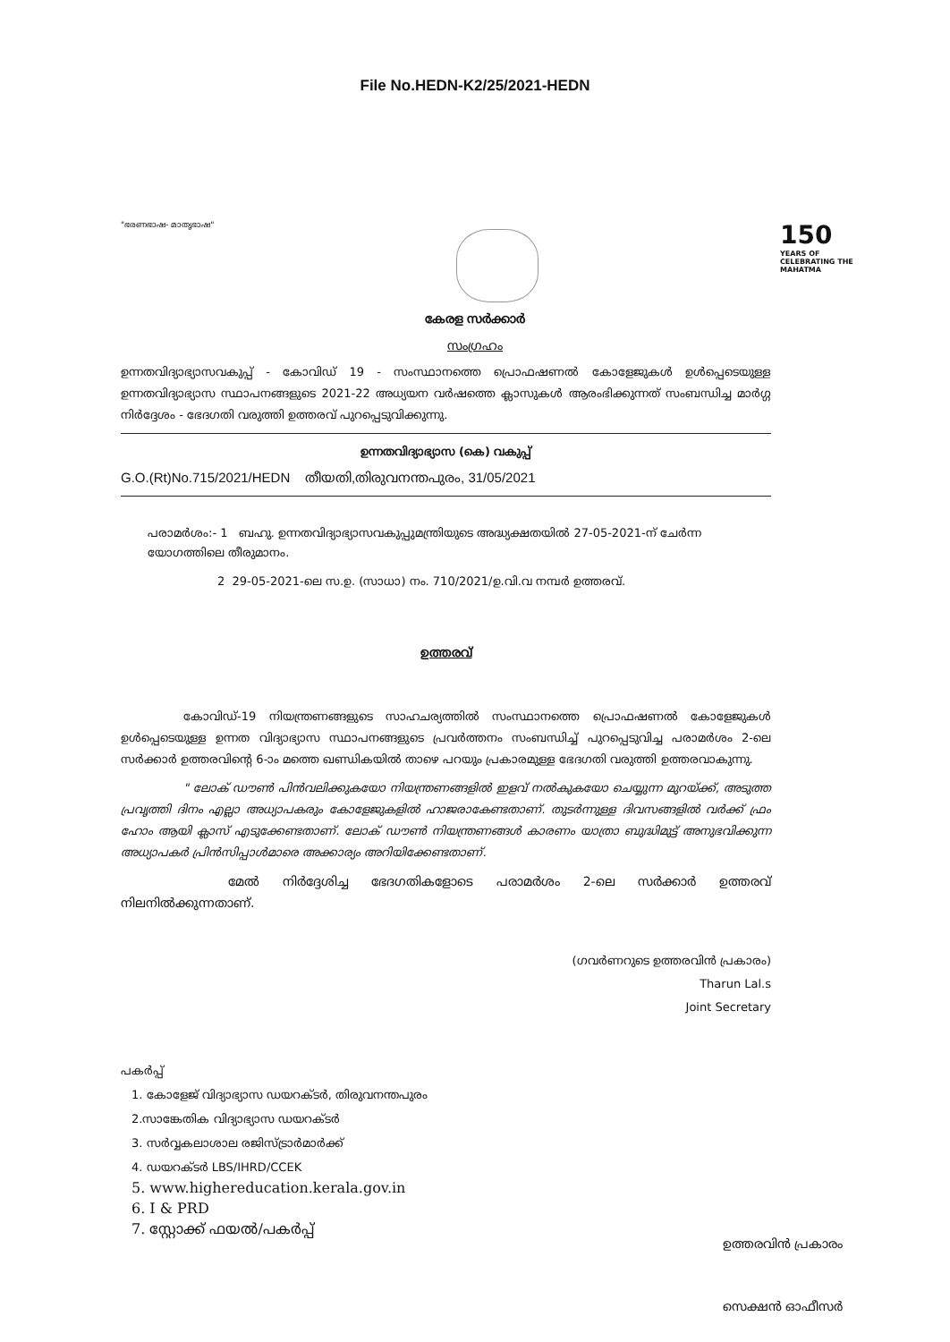File No.HEDN-K2/25/2021-HEDN
"ഭരണഭാഷ- മാതൃഭാഷ"
150
YEARS OF CELEBRATING THE MAHATMA
കേരള സർക്കാർ
സംഗ്രഹം
ഉന്നതവിദ്യാഭ്യാസവകുപ്പ് - കോവിഡ് 19 - സംസ്ഥാനത്തെ പ്രൊഫഷണൽ കോളേജുകൾ ഉൾപ്പെടെയുള്ള ഉന്നതവിദ്യാഭ്യാസ സ്ഥാപനങ്ങളുടെ 2021-22 അധ്യയന വർഷത്തെ ക്ലാസുകൾ ആരംഭിക്കുന്നത് സംബന്ധിച്ച മാർഗ്ഗ നിർദ്ദേശം - ഭേദഗതി വരുത്തി ഉത്തരവ് പുറപ്പെടുവിക്കുന്നു.
ഉന്നതവിദ്യാഭ്യാസ (കെ) വകുപ്പ്
G.O.(Rt)No.715/2021/HEDN തീയതി,തിരുവനന്തപുരം, 31/05/2021
പരാമർശം:- 1 ബഹു. ഉന്നതവിദ്യാഭ്യാസവകുപ്പുമന്ത്രിയുടെ അദ്ധ്യക്ഷതയിൽ 27-05-2021-ന് ചേർന്ന യോഗത്തിലെ തീരുമാനം.
2 29-05-2021-ലെ സ.ഉ. (സാധാ) നം. 710/2021/ഉ.വി.വ നമ്പർ ഉത്തരവ്.
ഉത്തരവ്
കോവിഡ്-19 നിയന്ത്രണങ്ങളുടെ സാഹചര്യത്തിൽ സംസ്ഥാനത്തെ പ്രൊഫഷണൽ കോളേജുകൾ ഉൾപ്പെടെയുള്ള ഉന്നത വിദ്യാഭ്യാസ സ്ഥാപനങ്ങളുടെ പ്രവർത്തനം സംബന്ധിച്ച് പുറപ്പെടുവിച്ച പരാമർശം 2-ലെ സർക്കാർ ഉത്തരവിന്റെ 6-ാം മത്തെ ഖണ്ഡികയിൽ താഴെ പറയും പ്രകാരമുള്ള ഭേദഗതി വരുത്തി ഉത്തരവാകുന്നു.
" ലോക് ഡൗൺ പിൻവലിക്കുകയോ നിയന്ത്രണങ്ങളിൽ ഇളവ് നൽകുകയോ ചെയ്യുന്ന മുറയ്ക്ക്, അടുത്ത പ്രവൃത്തി ദിനം എല്ലാ അധ്യാപകരും കോളേജുകളിൽ ഹാജരാകേണ്ടതാണ്. തുടർന്നുള്ള ദിവസങ്ങളിൽ വർക്ക് ഫ്രം ഹോം ആയി ക്ലാസ് എടുക്കേണ്ടതാണ്. ലോക് ഡൗൺ നിയന്ത്രണങ്ങൾ കാരണം യാത്രാ ബുദ്ധിമുട്ട് അനുഭവിക്കുന്ന അധ്യാപകർ പ്രിൻസിപ്പാൾമാരെ അക്കാര്യം അറിയിക്കേണ്ടതാണ്.
മേൽ നിർദ്ദേശിച്ച ഭേദഗതികളോടെ പരാമർശം 2-ലെ സർക്കാർ ഉത്തരവ് നിലനിൽക്കുന്നതാണ്.
(ഗവർണറുടെ ഉത്തരവിൻ പ്രകാരം)
Tharun Lal.s
Joint Secretary
പകർപ്പ്
1. കോളേജ് വിദ്യാഭ്യാസ ഡയറക്ടർ, തിരുവനന്തപുരം
2.സാങ്കേതിക വിദ്യാഭ്യാസ ഡയറക്ടർ
3. സർവ്വകലാശാല രജിസ്ട്രാർമാർക്ക്
4. ഡയറക്ടർ LBS/IHRD/CCEK
5. www.highereducation.kerala.gov.in
6. I & PRD
7. സ്റ്റോക്ക് ഫയൽ/പകർപ്പ്
ഉത്തരവിൻ പ്രകാരം
സെക്ഷൻ ഓഫീസർ